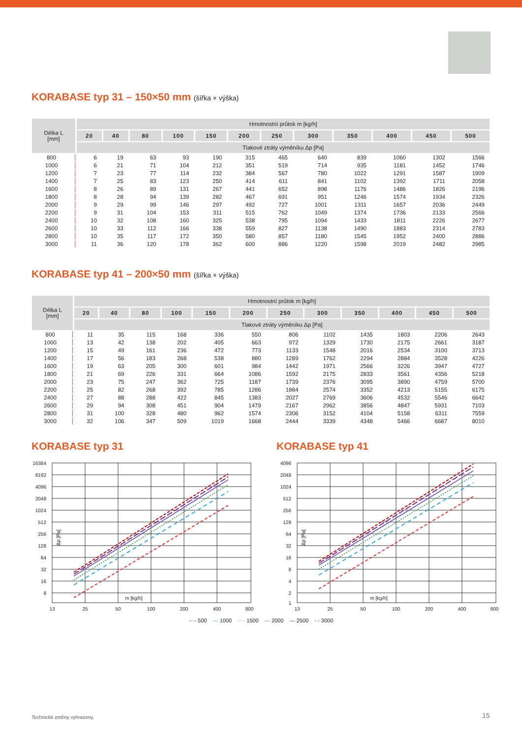KORABASE typ 31 – 150×50 mm (šířka × výška)
| Délka L [mm] | Hmotnostní průtok m [kg/h] | | | | | | | | | | | |
| --- | --- | --- | --- | --- | --- | --- | --- | --- | --- | --- | --- | --- |
| | 20 | 40 | 80 | 100 | 150 | 200 | 250 | 300 | 350 | 400 | 450 | 500 |
| | Tlakové ztráty výměníku Δp [Pa] | | | | | | | | | | | |
| 800 | 6 | 19 | 63 | 93 | 190 | 315 | 465 | 640 | 839 | 1060 | 1302 | 1566 |
| 1000 | 6 | 21 | 71 | 104 | 212 | 351 | 519 | 714 | 935 | 1181 | 1452 | 1746 |
| 1200 | 7 | 23 | 77 | 114 | 232 | 384 | 567 | 780 | 1022 | 1291 | 1587 | 1909 |
| 1400 | 7 | 25 | 83 | 123 | 250 | 414 | 611 | 841 | 1102 | 1392 | 1711 | 2058 |
| 1600 | 8 | 26 | 89 | 131 | 267 | 441 | 652 | 898 | 1176 | 1486 | 1826 | 2196 |
| 1800 | 8 | 28 | 94 | 139 | 282 | 467 | 691 | 951 | 1246 | 1574 | 1934 | 2326 |
| 2000 | 9 | 29 | 99 | 146 | 297 | 492 | 727 | 1001 | 1311 | 1657 | 2036 | 2449 |
| 2200 | 9 | 31 | 104 | 153 | 311 | 515 | 762 | 1049 | 1374 | 1736 | 2133 | 2566 |
| 2400 | 10 | 32 | 108 | 160 | 325 | 538 | 795 | 1094 | 1433 | 1811 | 2226 | 2677 |
| 2600 | 10 | 33 | 112 | 166 | 338 | 559 | 827 | 1138 | 1490 | 1883 | 2314 | 2783 |
| 2800 | 10 | 35 | 117 | 172 | 350 | 580 | 857 | 1180 | 1545 | 1952 | 2400 | 2886 |
| 3000 | 11 | 36 | 120 | 178 | 362 | 600 | 886 | 1220 | 1598 | 2019 | 2482 | 2985 |
KORABASE typ 41 – 200×50 mm (šířka × výška)
| Délka L [mm] | Hmotnostní průtok m [kg/h] | | | | | | | | | | | |
| --- | --- | --- | --- | --- | --- | --- | --- | --- | --- | --- | --- | --- |
| | 20 | 40 | 80 | 100 | 150 | 200 | 250 | 300 | 350 | 400 | 450 | 500 |
| | Tlakové ztráty výměníku Δp [Pa] | | | | | | | | | | | |
| 800 | 11 | 35 | 115 | 168 | 336 | 550 | 806 | 1102 | 1435 | 1803 | 2206 | 2643 |
| 1000 | 13 | 42 | 138 | 202 | 405 | 663 | 972 | 1329 | 1730 | 2175 | 2661 | 3187 |
| 1200 | 15 | 49 | 161 | 236 | 472 | 773 | 1133 | 1548 | 2016 | 2534 | 3100 | 3713 |
| 1400 | 17 | 56 | 183 | 268 | 538 | 880 | 1289 | 1762 | 2294 | 2884 | 3528 | 4226 |
| 1600 | 19 | 63 | 205 | 300 | 601 | 984 | 1442 | 1971 | 2566 | 3226 | 3947 | 4727 |
| 1800 | 21 | 69 | 226 | 331 | 664 | 1086 | 1592 | 2175 | 2833 | 3561 | 4356 | 5218 |
| 2000 | 23 | 75 | 247 | 362 | 725 | 1187 | 1739 | 2376 | 3095 | 3890 | 4759 | 5700 |
| 2200 | 25 | 82 | 268 | 392 | 785 | 1286 | 1884 | 2574 | 3352 | 4213 | 5155 | 6175 |
| 2400 | 27 | 88 | 288 | 422 | 845 | 1383 | 2027 | 2769 | 3606 | 4532 | 5546 | 6642 |
| 2600 | 29 | 94 | 308 | 451 | 904 | 1479 | 2167 | 2962 | 3856 | 4847 | 5931 | 7103 |
| 2800 | 31 | 100 | 328 | 480 | 962 | 1574 | 2306 | 3152 | 4104 | 5158 | 6311 | 7559 |
| 3000 | 32 | 106 | 347 | 509 | 1019 | 1668 | 2444 | 3339 | 4348 | 5466 | 6687 | 8010 |
KORABASE typ 31
16384
8192
4096
2048
1024
512
256
128
64
32
16
8
13
25
50
100
200
400
800
m [kg/h]
Δp [Pa]
KORABASE typ 41
4096
2048
1024
512
256
128
64
32
16
8
4
2
1
13
25
50
100
200
400
800
m [kg/h]
Δp [Pa]
– – 500 — 1000 ···· 1500 — 2000 — 2500 - - 3000
Technické změny vyhrazeny. 15